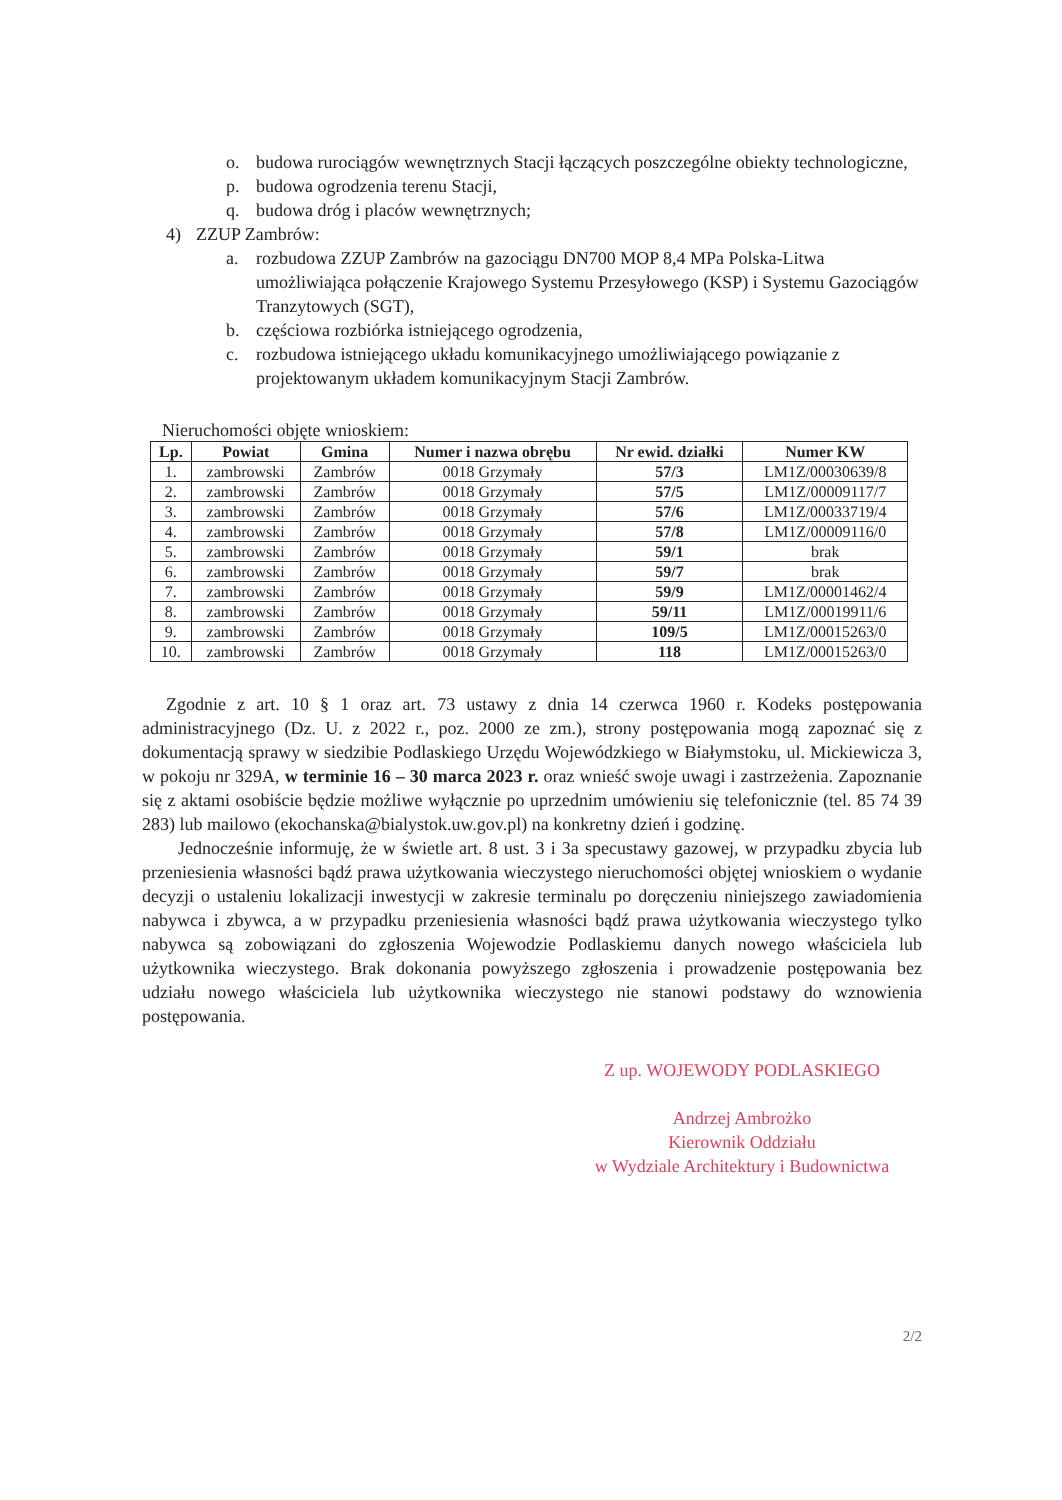o. budowa rurociągów wewnętrznych Stacji łączących poszczególne obiekty technologiczne,
p. budowa ogrodzenia terenu Stacji,
q. budowa dróg i placów wewnętrznych;
4) ZZUP Zambrów:
a. rozbudowa ZZUP Zambrów na gazociągu DN700 MOP 8,4 MPa Polska-Litwa umożliwiająca połączenie Krajowego Systemu Przesyłowego (KSP) i Systemu Gazociągów Tranzytowych (SGT),
b. częściowa rozbiórka istniejącego ogrodzenia,
c. rozbudowa istniejącego układu komunikacyjnego umożliwiającego powiązanie z projektowanym układem komunikacyjnym Stacji Zambrów.
Nieruchomości objęte wnioskiem:
| Lp. | Powiat | Gmina | Numer i nazwa obrębu | Nr ewid. działki | Numer KW |
| --- | --- | --- | --- | --- | --- |
| 1. | zambrowski | Zambrów | 0018 Grzymały | 57/3 | LM1Z/00030639/8 |
| 2. | zambrowski | Zambrów | 0018 Grzymały | 57/5 | LM1Z/00009117/7 |
| 3. | zambrowski | Zambrów | 0018 Grzymały | 57/6 | LM1Z/00033719/4 |
| 4. | zambrowski | Zambrów | 0018 Grzymały | 57/8 | LM1Z/00009116/0 |
| 5. | zambrowski | Zambrów | 0018 Grzymały | 59/1 | brak |
| 6. | zambrowski | Zambrów | 0018 Grzymały | 59/7 | brak |
| 7. | zambrowski | Zambrów | 0018 Grzymały | 59/9 | LM1Z/00001462/4 |
| 8. | zambrowski | Zambrów | 0018 Grzymały | 59/11 | LM1Z/00019911/6 |
| 9. | zambrowski | Zambrów | 0018 Grzymały | 109/5 | LM1Z/00015263/0 |
| 10. | zambrowski | Zambrów | 0018 Grzymały | 118 | LM1Z/00015263/0 |
Zgodnie z art. 10 § 1 oraz art. 73 ustawy z dnia 14 czerwca 1960 r. Kodeks postępowania administracyjnego (Dz. U. z 2022 r., poz. 2000 ze zm.), strony postępowania mogą zapoznać się z dokumentacją sprawy w siedzibie Podlaskiego Urzędu Wojewódzkiego w Białymstoku, ul. Mickiewicza 3, w pokoju nr 329A, w terminie 16 – 30 marca 2023 r. oraz wnieść swoje uwagi i zastrzeżenia. Zapoznanie się z aktami osobiście będzie możliwe wyłącznie po uprzednim umówieniu się telefonicznie (tel. 85 74 39 283) lub mailowo (ekochanska@bialystok.uw.gov.pl) na konkretny dzień i godzinę.
Jednocześnie informuję, że w świetle art. 8 ust. 3 i 3a specustawy gazowej, w przypadku zbycia lub przeniesienia własności bądź prawa użytkowania wieczystego nieruchomości objętej wnioskiem o wydanie decyzji o ustaleniu lokalizacji inwestycji w zakresie terminalu po doręczeniu niniejszego zawiadomienia nabywca i zbywca, a w przypadku przeniesienia własności bądź prawa użytkowania wieczystego tylko nabywca są zobowiązani do zgłoszenia Wojewodzie Podlaskiemu danych nowego właściciela lub użytkownika wieczystego. Brak dokonania powyższego zgłoszenia i prowadzenie postępowania bez udziału nowego właściciela lub użytkownika wieczystego nie stanowi podstawy do wznowienia postępowania.
Z up. WOJEWODY PODLASKIEGO
Andrzej Ambrożko
Kierownik Oddziału
w Wydziale Architektury i Budownictwa
2/2